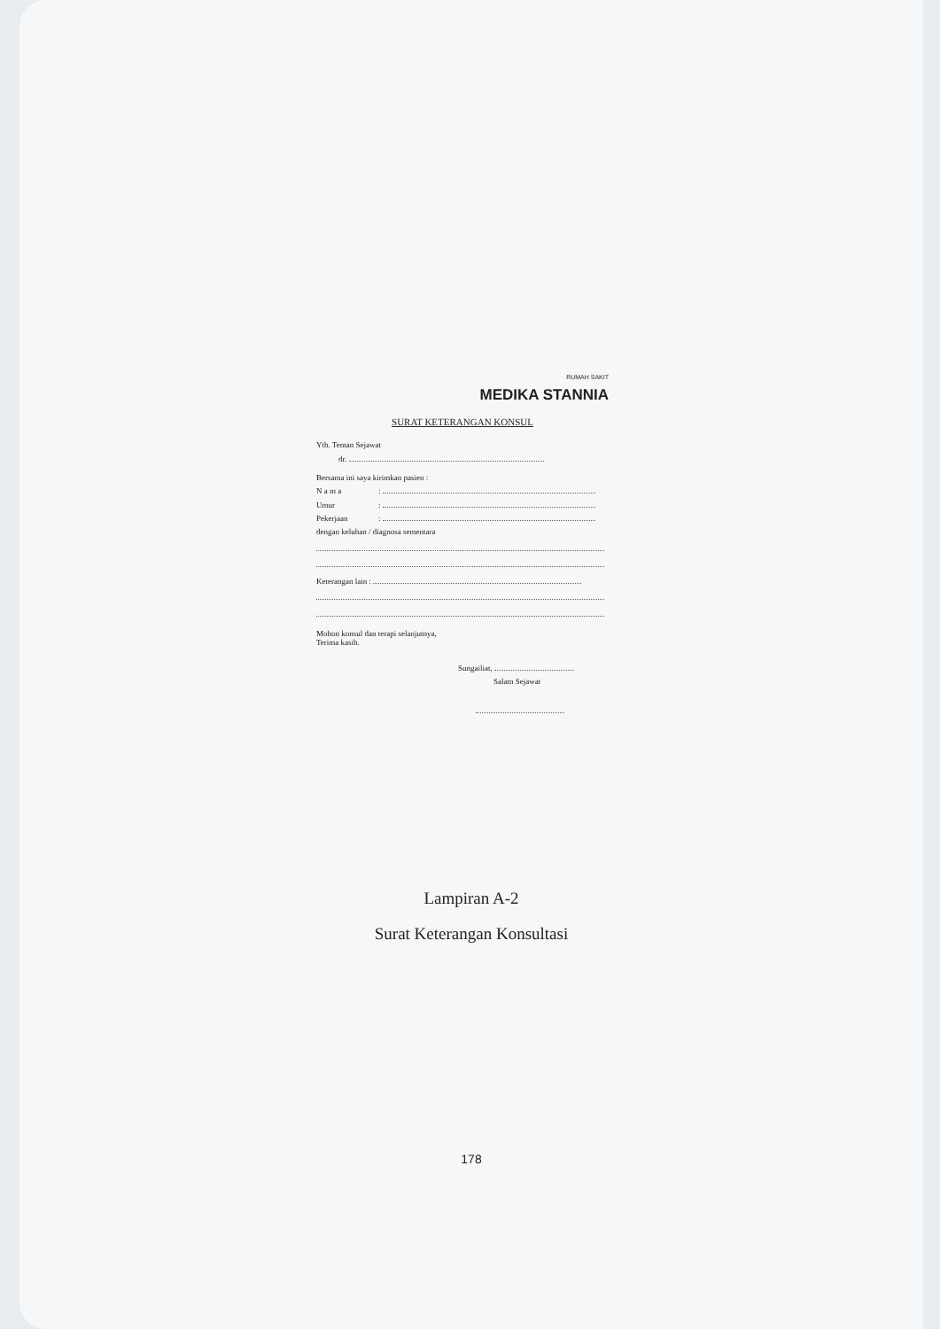RUMAH SAKIT
MEDIKA STANNIA
SURAT KETERANGAN KONSUL
Yth. Teman Sejawat
dr.
Bersama ini saya kirimkan pasien :
N a m a:
Umur:
Pekerjaan:
dengan keluhan / diagnosa sementara
Keterangan lain :
Mohon konsul dan terapi selanjutnya,
Terima kasih.
Sungailiat,
Salam Sejawat
Lampiran A-2
Surat Keterangan Konsultasi
178